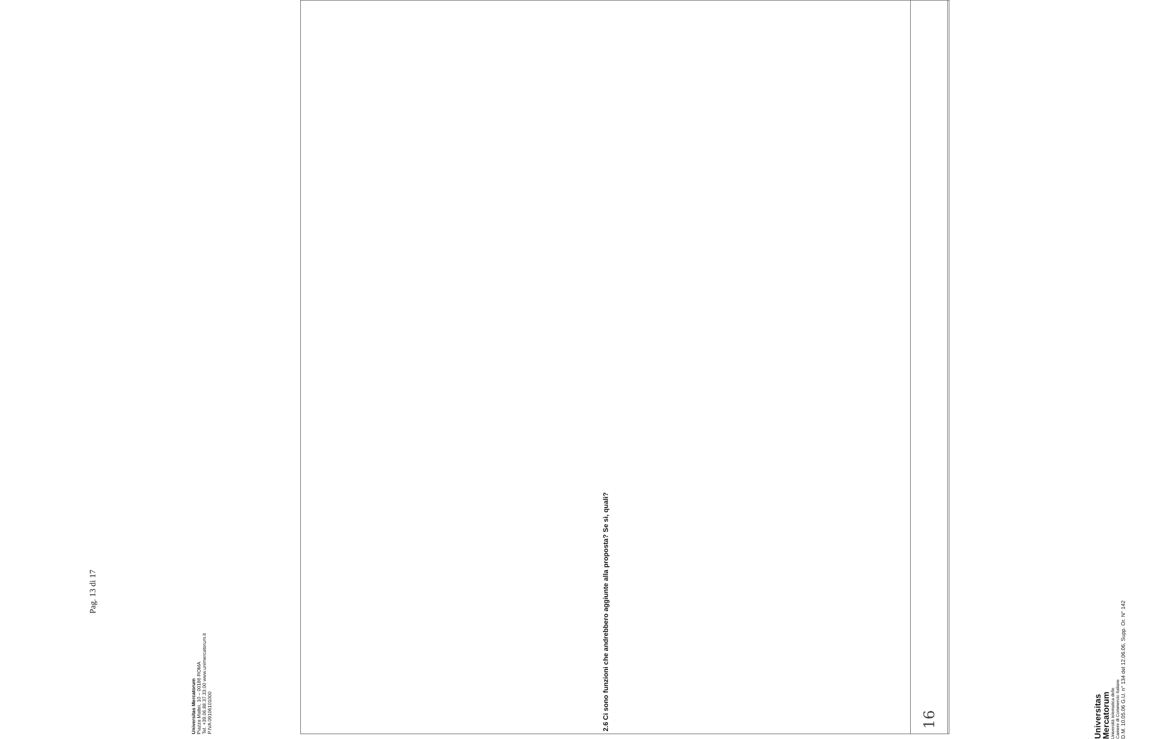Universitas
Mercatorum
Università telematica delle
Camere di Commercio Italiane
D.M. 10.05.06 G.U. n° 134 del 12.06.06, Supp. Or. N° 142
| 2.6 Ci sono funzioni che andrebbero aggiunte alla proposta? Se sì, quali? |
| 16 |
Universitas Mercatorum
Piazza Mattei, 10 – 00186 ROMA
Tel. +39.06.88.37.33.00 www.unimercatorum.it
P.IVA 09106101000
Pag. 13 di 17